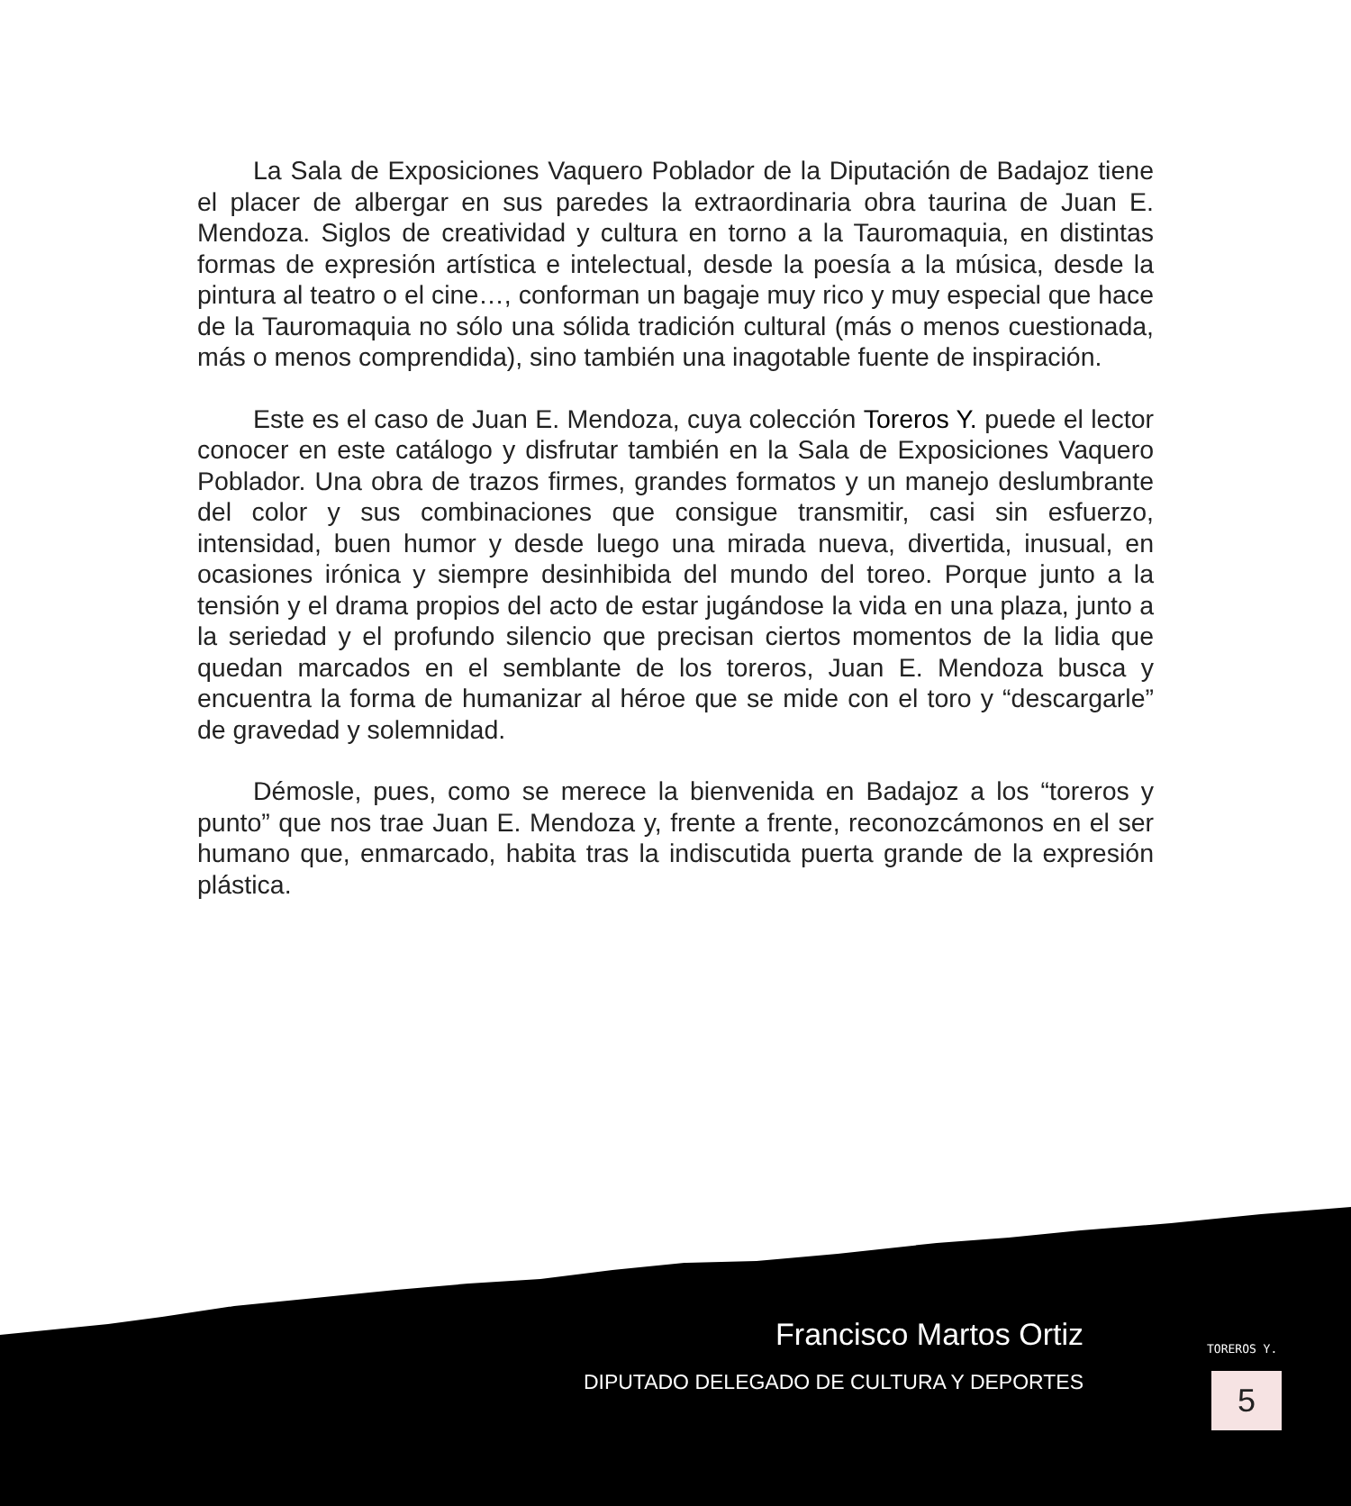La Sala de Exposiciones Vaquero Poblador de la Diputación de Badajoz tiene el placer de albergar en sus paredes la extraordinaria obra taurina de Juan E. Mendoza. Siglos de creatividad y cultura en torno a la Tauromaquia, en distintas formas de expresión artística e intelectual, desde la poesía a la música, desde la pintura al teatro o el cine…, conforman un bagaje muy rico y muy especial que hace de la Tauromaquia no sólo una sólida tradición cultural (más o menos cuestionada, más o menos comprendida), sino también una inagotable fuente de inspiración.
Este es el caso de Juan E. Mendoza, cuya colección Toreros Y. puede el lector conocer en este catálogo y disfrutar también en la Sala de Exposiciones Vaquero Poblador. Una obra de trazos firmes, grandes formatos y un manejo deslumbrante del color y sus combinaciones que consigue transmitir, casi sin esfuerzo, intensidad, buen humor y desde luego una mirada nueva, divertida, inusual, en ocasiones irónica y siempre desinhibida del mundo del toreo. Porque junto a la tensión y el drama propios del acto de estar jugándose la vida en una plaza, junto a la seriedad y el profundo silencio que precisan ciertos momentos de la lidia que quedan marcados en el semblante de los toreros, Juan E. Mendoza busca y encuentra la forma de humanizar al héroe que se mide con el toro y “descargarle” de gravedad y solemnidad.
Démosle, pues, como se merece la bienvenida en Badajoz a los “toreros y punto” que nos trae Juan E. Mendoza y, frente a frente, reconozcámonos en el ser humano que, enmarcado, habita tras la indiscutida puerta grande de la expresión plástica.
Francisco Martos Ortiz
DIPUTADO DELEGADO DE CULTURA Y DEPORTES
TOREROS Y.
5